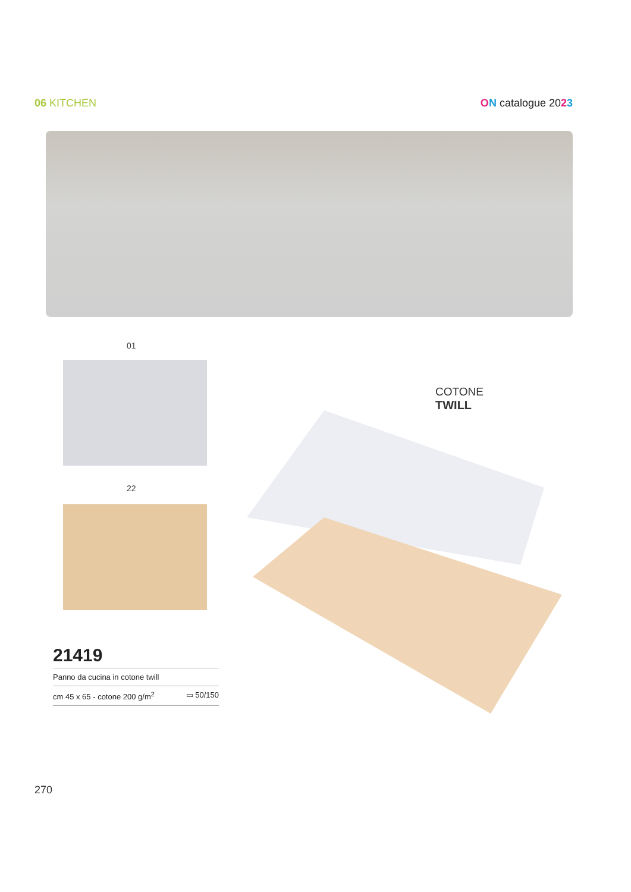06 KITCHEN ON catalogue 2023
01
22
COTONE
TWILL
21419
Panno da cucina in cotone twill
cm 45 x 65 - cotone 200 g/m<sup>2</sup> ▭ 50/150
270